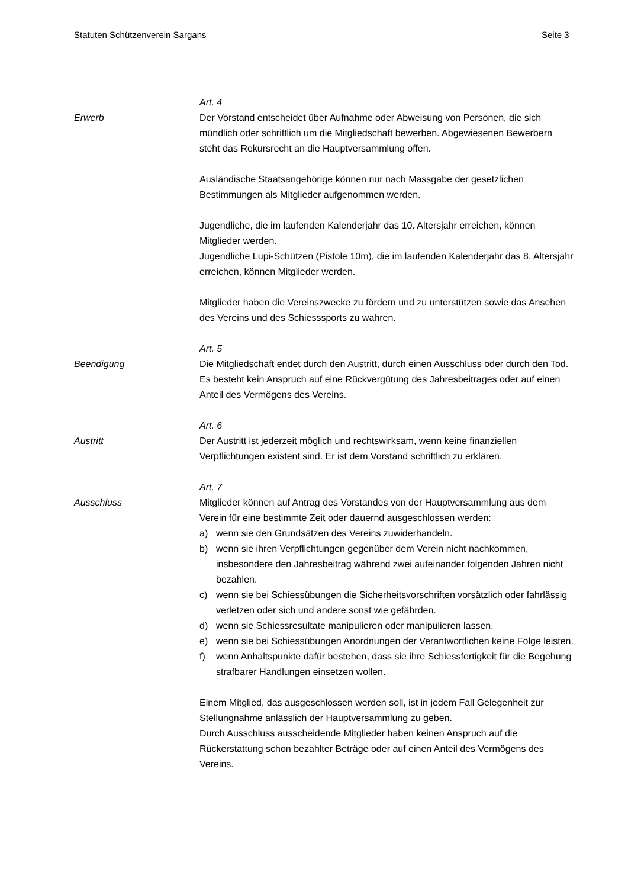Statuten Schützenverein Sargans Seite 3
Art. 4
Erwerb Der Vorstand entscheidet über Aufnahme oder Abweisung von Personen, die sich mündlich oder schriftlich um die Mitgliedschaft bewerben. Abgewiesenen Bewerbern steht das Rekursrecht an die Hauptversammlung offen.
Ausländische Staatsangehörige können nur nach Massgabe der gesetzlichen Bestimmungen als Mitglieder aufgenommen werden.
Jugendliche, die im laufenden Kalenderjahr das 10. Altersjahr erreichen, können Mitglieder werden.
Jugendliche Lupi-Schützen (Pistole 10m), die im laufenden Kalenderjahr das 8. Altersjahr erreichen, können Mitglieder werden.
Mitglieder haben die Vereinszwecke zu fördern und zu unterstützen sowie das Ansehen des Vereins und des Schiesssports zu wahren.
Art. 5
Beendigung Die Mitgliedschaft endet durch den Austritt, durch einen Ausschluss oder durch den Tod. Es besteht kein Anspruch auf eine Rückvergütung des Jahresbeitrages oder auf einen Anteil des Vermögens des Vereins.
Art. 6
Austritt Der Austritt ist jederzeit möglich und rechtswirksam, wenn keine finanziellen Verpflichtungen existent sind. Er ist dem Vorstand schriftlich zu erklären.
Art. 7
Ausschluss Mitglieder können auf Antrag des Vorstandes von der Hauptversammlung aus dem Verein für eine bestimmte Zeit oder dauernd ausgeschlossen werden:
a) wenn sie den Grundsätzen des Vereins zuwiderhandeln.
b) wenn sie ihren Verpflichtungen gegenüber dem Verein nicht nachkommen, insbesondere den Jahresbeitrag während zwei aufeinander folgenden Jahren nicht bezahlen.
c) wenn sie bei Schiessübungen die Sicherheitsvorschriften vorsätzlich oder fahrlässig verletzen oder sich und andere sonst wie gefährden.
d) wenn sie Schiessresultate manipulieren oder manipulieren lassen.
e) wenn sie bei Schiessübungen Anordnungen der Verantwortlichen keine Folge leisten.
f) wenn Anhaltspunkte dafür bestehen, dass sie ihre Schiessfertigkeit für die Begehung strafbarer Handlungen einsetzen wollen.
Einem Mitglied, das ausgeschlossen werden soll, ist in jedem Fall Gelegenheit zur Stellungnahme anlässlich der Hauptversammlung zu geben.
Durch Ausschluss ausscheidende Mitglieder haben keinen Anspruch auf die Rückerstattung schon bezahlter Beträge oder auf einen Anteil des Vermögens des Vereins.